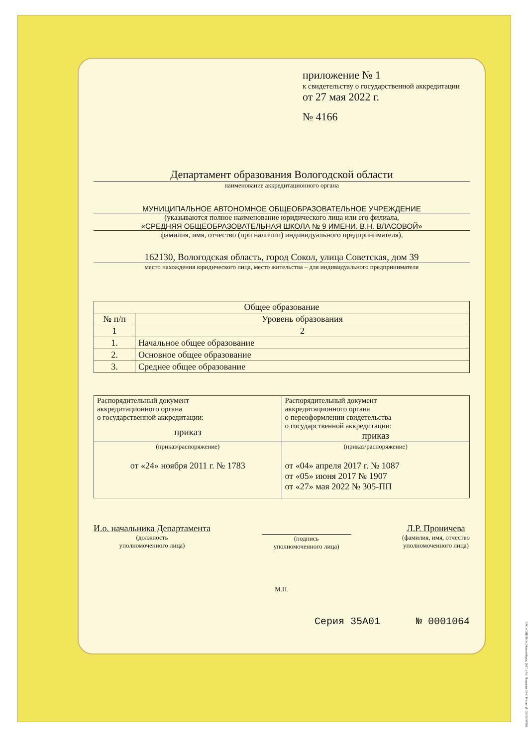приложение № 1
к свидетельству о государственной аккредитации
от 27 мая 2022 г.
№ 4166
Департамент образования Вологодской области
наименование аккредитационного органа
МУНИЦИПАЛЬНОЕ АВТОНОМНОЕ ОБЩЕОБРАЗОВАТЕЛЬНОЕ УЧРЕЖДЕНИЕ
(указываются полное наименование юридического лица или его филиала,
«СРЕДНЯЯ ОБЩЕОБРАЗОВАТЕЛЬНАЯ ШКОЛА № 9 ИМЕНИ. В.Н. ВЛАСОВОЙ»
фамилия, имя, отчество (при наличии) индивидуального предпринимателя),
162130, Вологодская область, город Сокол, улица Советская, дом 39
место нахождения юридического лица, место жительства – для индивидуального предпринимателя
| Общее образование | |
| --- | --- |
| № п/п | Уровень образования |
| 1 | 2 |
| 1. | Начальное общее образование |
| 2. | Основное общее образование |
| 3. | Среднее общее образование |
| Распорядительный документ аккредитационного органа о государственной аккредитации: приказ | Распорядительный документ аккредитационного органа о переоформлении свидетельства о государственной аккредитации: приказ |
| (приказ/распоряжение) от «24» ноября 2011 г. № 1783 | (приказ/распоряжение) от «04» апреля 2017 г. № 1087 от «05» июня 2017 № 1907 от «27» мая 2022 № 305-ПП |
И.о. начальника Департамента
(должность
уполномоченного лица)
(подпись
уполномоченного лица)
Л.Р. Проничева
(фамилия, имя, отчество
уполномоченного лица)
М.П.
Серия 35А01 № 0001064
ЗАО «СИБПРО», Новосибирск, 2017, «А». Лицензия ФНС России № 05-05-09/008.